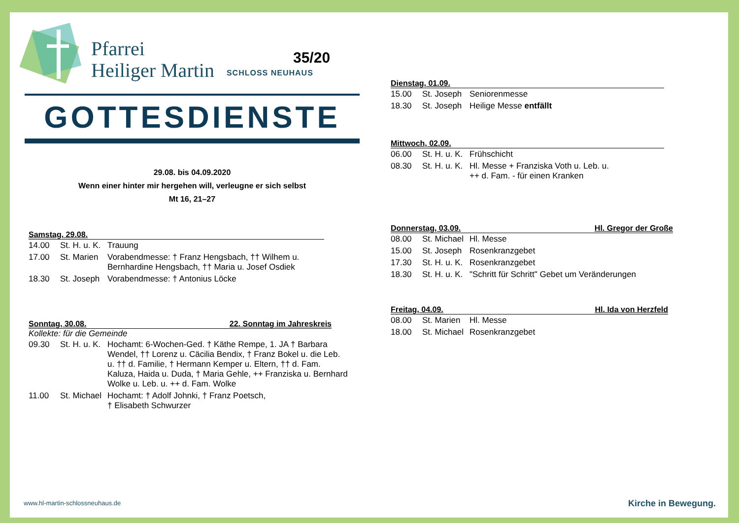35/20
Pfarrei
Heiliger Martin
SCHLOSS NEUHAUS
GOTTESDIENSTE
29.08. bis 04.09.2020
Wenn einer hinter mir hergehen will, verleugne er sich selbst
Mt 16, 21–27
Samstag, 29.08.
| 14.00 | St. H. u. K. | Trauung |
| 17.00 | St. Marien | Vorabendmesse: † Franz Hengsbach, †† Wilhem u. Bernhardine Hengsbach, †† Maria u. Josef Osdiek |
| 18.30 | St. Joseph | Vorabendmesse: † Antonius Löcke |
Sonntag, 30.08. 22. Sonntag im Jahreskreis
Kollekte: für die Gemeinde
| 09.30 | St. H. u. K. | Hochamt: 6-Wochen-Ged. † Käthe Rempe, 1. JA † Barbara Wendel, †† Lorenz u. Cäcilia Bendix, † Franz Bokel u. die Leb. u. †† d. Familie, † Hermann Kemper u. Eltern, †† d. Fam. Kaluza, Haida u. Duda, † Maria Gehle, ++ Franziska u. Bernhard Wolke u. Leb. u. ++ d. Fam. Wolke |
| 11.00 | St. Michael | Hochamt: † Adolf Johnki, † Franz Poetsch, † Elisabeth Schwurzer |
Dienstag, 01.09.
| 15.00 | St. Joseph | Seniorenmesse |
| 18.30 | St. Joseph | Heilige Messe entfällt |
Mittwoch, 02.09.
| 06.00 | St. H. u. K. | Frühschicht |
| 08.30 | St. H. u. K. | Hl. Messe + Franziska Voth u. Leb. u. ++ d. Fam. - für einen Kranken |
Donnerstag, 03.09. Hl. Gregor der Große
| 08.00 | St. Michael | Hl. Messe |
| 15.00 | St. Joseph | Rosenkranzgebet |
| 17.30 | St. H. u. K. | Rosenkranzgebet |
| 18.30 | St. H. u. K. | "Schritt für Schritt" Gebet um Veränderungen |
Freitag, 04.09. Hl. Ida von Herzfeld
| 08.00 | St. Marien | Hl. Messe |
| 18.00 | St. Michael | Rosenkranzgebet |
www.hl-martin-schlossneuhaus.de
Kirche in Bewegung.